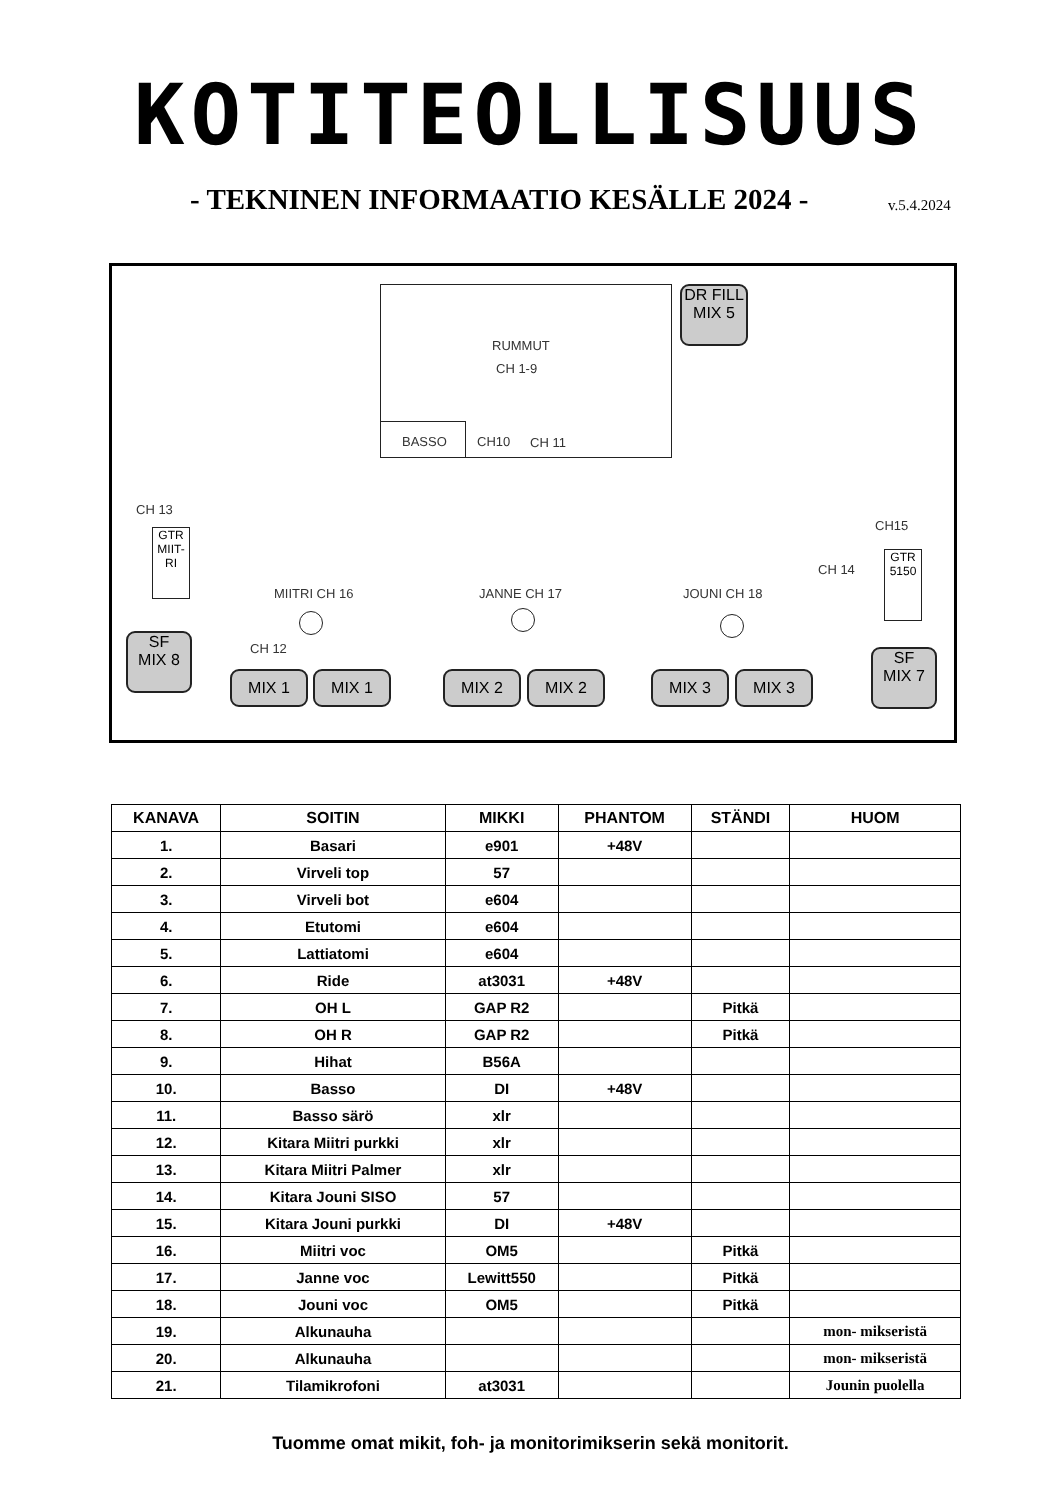KOTITEOLLISUUS
- TEKNINEN INFORMAATIO KESÄLLE 2024 -
v.5.4.2024
RUMMUT
CH 1-9
BASSO CH10 CH 11
DR FILL
MIX 5
CH 13
GTR MIIT-RI
CH15
CH 14
GTR 5150
MIITRI CH 16 JANNE CH 17 JOUNI CH 18
CH 12
SF
MIX 8
MIX 1 MIX 1 MIX 2 MIX 2 MIX 3 MIX 3
SF
MIX 7
| KANAVA | SOITIN | MIKKI | PHANTOM | STÄNDI | HUOM |
| --- | --- | --- | --- | --- | --- |
| 1. | Basari | e901 | +48V | | |
| 2. | Virveli top | 57 | | | |
| 3. | Virveli bot | e604 | | | |
| 4. | Etutomi | e604 | | | |
| 5. | Lattiatomi | e604 | | | |
| 6. | Ride | at3031 | +48V | | |
| 7. | OH L | GAP R2 | | Pitkä | |
| 8. | OH R | GAP R2 | | Pitkä | |
| 9. | Hihat | B56A | | | |
| 10. | Basso | DI | +48V | | |
| 11. | Basso särö | xlr | | | |
| 12. | Kitara Miitri purkki | xlr | | | |
| 13. | Kitara Miitri Palmer | xlr | | | |
| 14. | Kitara Jouni SISO | 57 | | | |
| 15. | Kitara Jouni purkki | DI | +48V | | |
| 16. | Miitri voc | OM5 | | Pitkä | |
| 17. | Janne voc | Lewitt550 | | Pitkä | |
| 18. | Jouni voc | OM5 | | Pitkä | |
| 19. | Alkunauha | | | | mon- mikseristä |
| 20. | Alkunauha | | | | mon- mikseristä |
| 21. | Tilamikrofoni | at3031 | | | Jounin puolella |
Tuomme omat mikit, foh- ja monitorimikserin sekä monitorit.